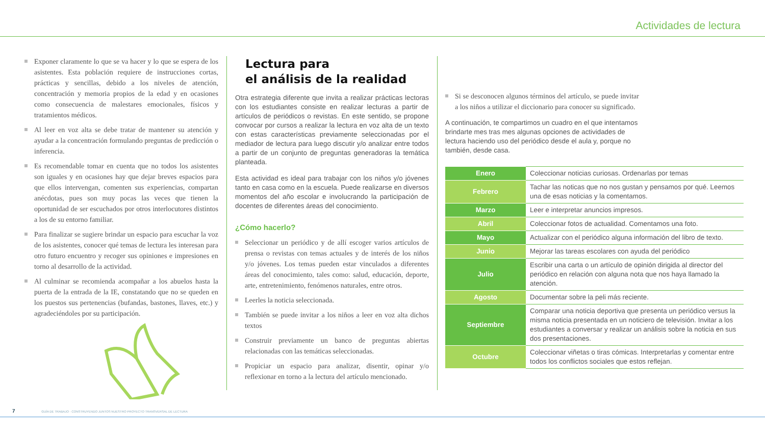Actividades de lectura
Exponer claramente lo que se va hacer y lo que se espera de los asistentes. Esta población requiere de instrucciones cortas, prácticas y sencillas, debido a los niveles de atención, concentración y memoria propios de la edad y en ocasiones como consecuencia de malestares emocionales, físicos y tratamientos médicos.
Al leer en voz alta se debe tratar de mantener su atención y ayudar a la concentración formulando preguntas de predicción o inferencia.
Es recomendable tomar en cuenta que no todos los asistentes son iguales y en ocasiones hay que dejar breves espacios para que ellos intervengan, comenten sus experiencias, compartan anécdotas, pues son muy pocas las veces que tienen la oportunidad de ser escuchados por otros interlocutores distintos a los de su entorno familiar.
Para finalizar se sugiere brindar un espacio para escuchar la voz de los asistentes, conocer qué temas de lectura les interesan para otro futuro encuentro y recoger sus opiniones e impresiones en torno al desarrollo de la actividad.
Al culminar se recomienda acompañar a los abuelos hasta la puerta de la entrada de la IE, constatando que no se queden en los puestos sus pertenencias (bufandas, bastones, llaves, etc.) y agradeciéndoles por su participación.
Lectura para
el análisis de la realidad
Otra estrategia diferente que invita a realizar prácticas lectoras con los estudiantes consiste en realizar lecturas a partir de artículos de periódicos o revistas. En este sentido, se propone convocar por cursos a realizar la lectura en voz alta de un texto con estas características previamente seleccionadas por el mediador de lectura para luego discutir y/o analizar entre todos a partir de un conjunto de preguntas generadoras la temática planteada.
Esta actividad es ideal para trabajar con los niños y/o jóvenes tanto en casa como en la escuela. Puede realizarse en diversos momentos del año escolar e involucrando la participación de docentes de diferentes áreas del conocimiento.
¿Cómo hacerlo?
Seleccionar un periódico y de allí escoger varios artículos de prensa o revistas con temas actuales y de interés de los niños y/o jóvenes. Los temas pueden estar vinculados a diferentes áreas del conocimiento, tales como: salud, educación, deporte, arte, entretenimiento, fenómenos naturales, entre otros.
Leerles la noticia seleccionada.
También se puede invitar a los niños a leer en voz alta dichos textos
Construir previamente un banco de preguntas abiertas relacionadas con las temáticas seleccionadas.
Propiciar un espacio para analizar, disentir, opinar y/o reflexionar en torno a la lectura del artículo mencionado.
Si se desconocen algunos términos del artículo, se puede invitar a los niños a utilizar el diccionario para conocer su significado.
A continuación, te compartimos un cuadro en el que intentamos brindarte mes tras mes algunas opciones de actividades de lectura haciendo uso del periódico desde el aula y, porque no también, desde casa.
| Enero | Coleccionar noticias curiosas. Ordenarlas por temas |
| Febrero | Tachar las noticas que no nos gustan y pensamos por qué. Leemos una de esas noticias y la comentamos. |
| Marzo | Leer e interpretar anuncios impresos. |
| Abril | Coleccionar fotos de actualidad. Comentamos una foto. |
| Mayo | Actualizar con el periódico alguna información del libro de texto. |
| Junio | Mejorar las tareas escolares con ayuda del periódico |
| Julio | Escribir una carta o un artículo de opinión dirigida al director del periódico en relación con alguna nota que nos haya llamado la atención. |
| Agosto | Documentar sobre la peli más reciente. |
| Septiembre | Comparar una noticia deportiva que presenta un periódico versus la misma noticia presentada en un noticiero de televisión. Invitar a los estudiantes a conversar y realizar un análisis sobre la noticia en sus dos presentaciones. |
| Octubre | Coleccionar viñetas o tiras cómicas. Interpretarlas y comentar entre todos los conflictos sociales que estos reflejan. |
7 GUÍA DE TRABAJO · CONSTRUYENDO JUNTOS NUESTRO PROYECTO TRANSVERSAL DE LECTURA